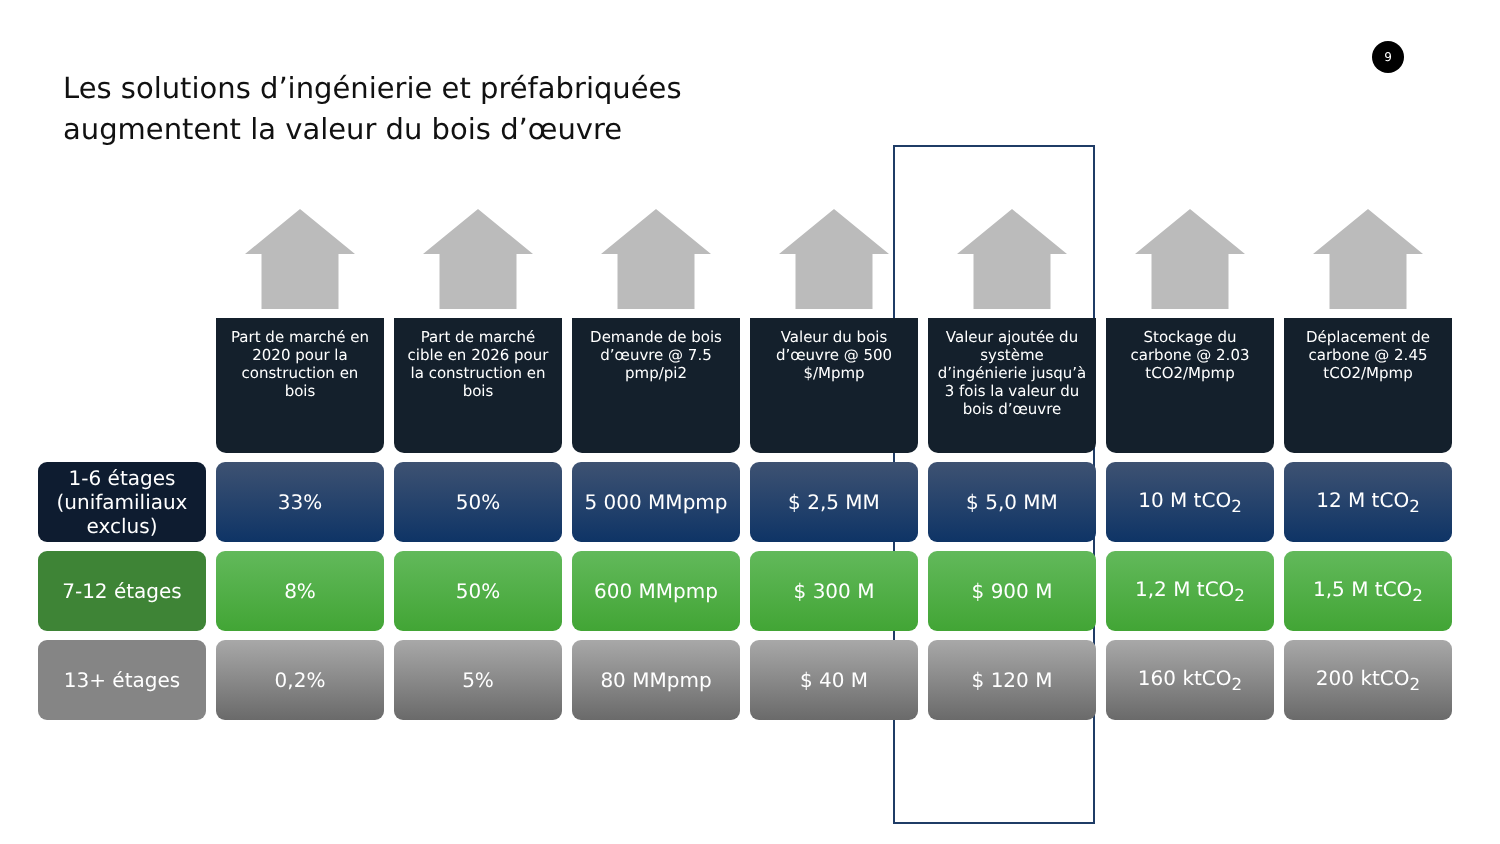9
Les solutions d’ingénierie et préfabriquées
augmentent la valeur du bois d’œuvre
| | Part de marché en 2020 pour la construction en bois | Part de marché cible en 2026 pour la construction en bois | Demande de bois d’œuvre @ 7.5 pmp/pi2 | Valeur du bois d’œuvre @ 500 $/Mpmp | Valeur ajoutée du système d’ingénierie jusqu’à 3 fois la valeur du bois d’œuvre | Stockage du carbone @ 2.03 tCO2/Mpmp | Déplacement de carbone @ 2.45 tCO2/Mpmp |
| 1-6 étages (unifamiliaux exclus) | 33% | 50% | 5 000 MMpmp | $ 2,5 MM | $ 5,0 MM | 10 M tCO<sub>2</sub> | 12 M tCO<sub>2</sub> |
| 7-12 étages | 8% | 50% | 600 MMpmp | $ 300 M | $ 900 M | 1,2 M tCO<sub>2</sub> | 1,5 M tCO<sub>2</sub> |
| 13+ étages | 0,2% | 5% | 80 MMpmp | $ 40 M | $ 120 M | 160 ktCO<sub>2</sub> | 200 ktCO<sub>2</sub> |